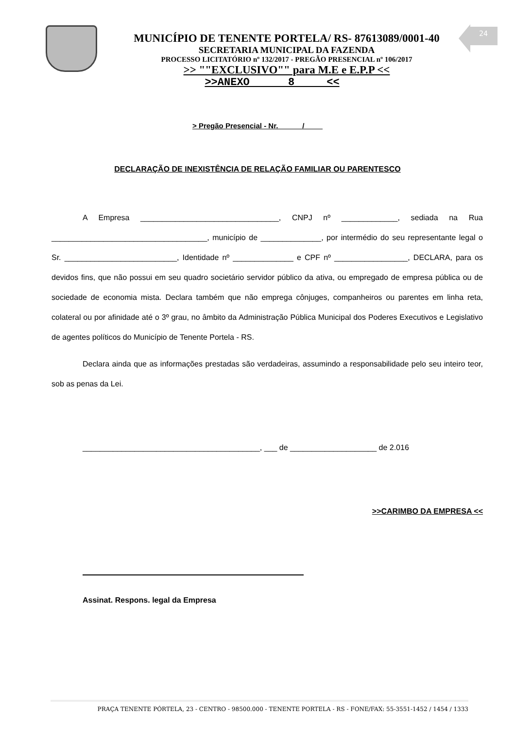24
MUNICÍPIO DE TENENTE PORTELA/ RS- 87613089/0001-40
SECRETARIA MUNICIPAL DA FAZENDA
PROCESSO LICITATÓRIO nº 132/2017 - PREGÃO PRESENCIAL nº 106/2017
>> ""EXCLUSIVO"" para M.E e E.P.P <<
>>ANEXO 8 <<
> Pregão Presencial - Nr. /
DECLARAÇÃO DE INEXISTÊNCIA DE RELAÇÃO FAMILIAR OU PARENTESCO
A Empresa ________________________________, CNPJ nº _____________, sediada na Rua ____________________________________, município de ______________, por intermédio do seu representante legal o Sr. __________________________, Identidade nº ______________ e CPF nº _________________, DECLARA, para os devidos fins, que não possui em seu quadro societário servidor público da ativa, ou empregado de empresa pública ou de sociedade de economia mista. Declara também que não emprega cônjuges, companheiros ou parentes em linha reta, colateral ou por afinidade até o 3º grau, no âmbito da Administração Pública Municipal dos Poderes Executivos e Legislativo de agentes políticos do Município de Tenente Portela - RS.
Declara ainda que as informações prestadas são verdadeiras, assumindo a responsabilidade pelo seu inteiro teor, sob as penas da Lei.
_________________________________________, ___ de ____________________ de 2.016
>>CARIMBO DA EMPRESA <<
Assinat. Respons. legal da Empresa
PRAÇA TENENTE PÓRTELA, 23 - CENTRO - 98500.000 - TENENTE PORTELA - RS - FONE/FAX: 55-3551-1452 / 1454 / 1333